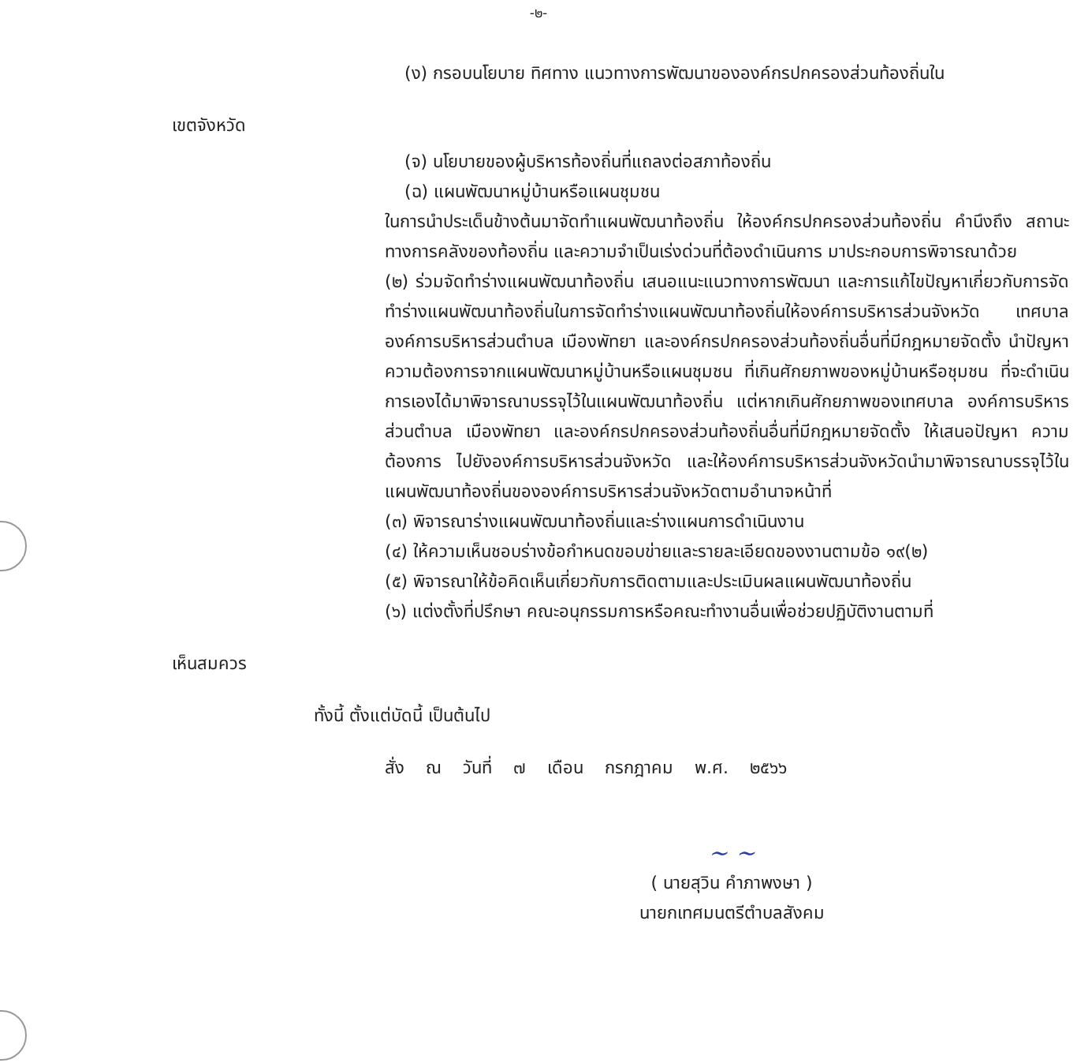-๒-
(ง) กรอบนโยบาย ทิศทาง แนวทางการพัฒนาขององค์กรปกครองส่วนท้องถิ่นใน
เขตจังหวัด
(จ) นโยบายของผู้บริหารท้องถิ่นที่แถลงต่อสภาท้องถิ่น
(ฉ) แผนพัฒนาหมู่บ้านหรือแผนชุมชน
ในการนำประเด็นข้างต้นมาจัดทำแผนพัฒนาท้องถิ่น ให้องค์กรปกครองส่วนท้องถิ่น คำนึงถึง สถานะทางการคลังของท้องถิ่น และความจำเป็นเร่งด่วนที่ต้องดำเนินการ มาประกอบการพิจารณาด้วย
(๒) ร่วมจัดทำร่างแผนพัฒนาท้องถิ่น เสนอแนะแนวทางการพัฒนา และการแก้ไขปัญหาเกี่ยวกับการจัดทำร่างแผนพัฒนาท้องถิ่นในการจัดทำร่างแผนพัฒนาท้องถิ่นให้องค์การบริหารส่วนจังหวัด เทศบาล องค์การบริหารส่วนตำบล เมืองพัทยา และองค์กรปกครองส่วนท้องถิ่นอื่นที่มีกฎหมายจัดตั้ง นำปัญหาความต้องการจากแผนพัฒนาหมู่บ้านหรือแผนชุมชน ที่เกินศักยภาพของหมู่บ้านหรือชุมชน ที่จะดำเนินการเองได้มาพิจารณาบรรจุไว้ในแผนพัฒนาท้องถิ่น แต่หากเกินศักยภาพของเทศบาล องค์การบริหารส่วนตำบล เมืองพัทยา และองค์กรปกครองส่วนท้องถิ่นอื่นที่มีกฎหมายจัดตั้ง ให้เสนอปัญหา ความต้องการ ไปยังองค์การบริหารส่วนจังหวัด และให้องค์การบริหารส่วนจังหวัดนำมาพิจารณาบรรจุไว้ในแผนพัฒนาท้องถิ่นขององค์การบริหารส่วนจังหวัดตามอำนาจหน้าที่
(๓) พิจารณาร่างแผนพัฒนาท้องถิ่นและร่างแผนการดำเนินงาน
(๔) ให้ความเห็นชอบร่างข้อกำหนดขอบข่ายและรายละเอียดของงานตามข้อ ๑๙(๒)
(๕) พิจารณาให้ข้อคิดเห็นเกี่ยวกับการติดตามและประเมินผลแผนพัฒนาท้องถิ่น
(๖) แต่งตั้งที่ปรึกษา คณะอนุกรรมการหรือคณะทำงานอื่นเพื่อช่วยปฏิบัติงานตามที่
เห็นสมควร
ทั้งนี้ ตั้งแต่บัดนี้ เป็นต้นไป
สั่ง ณ วันที่ ๗ เดือน กรกฎาคม พ.ศ. ๒๕๖๖
~ ~
( นายสุวิน คำภาพงษา )
นายกเทศมนตรีตำบลสังคม